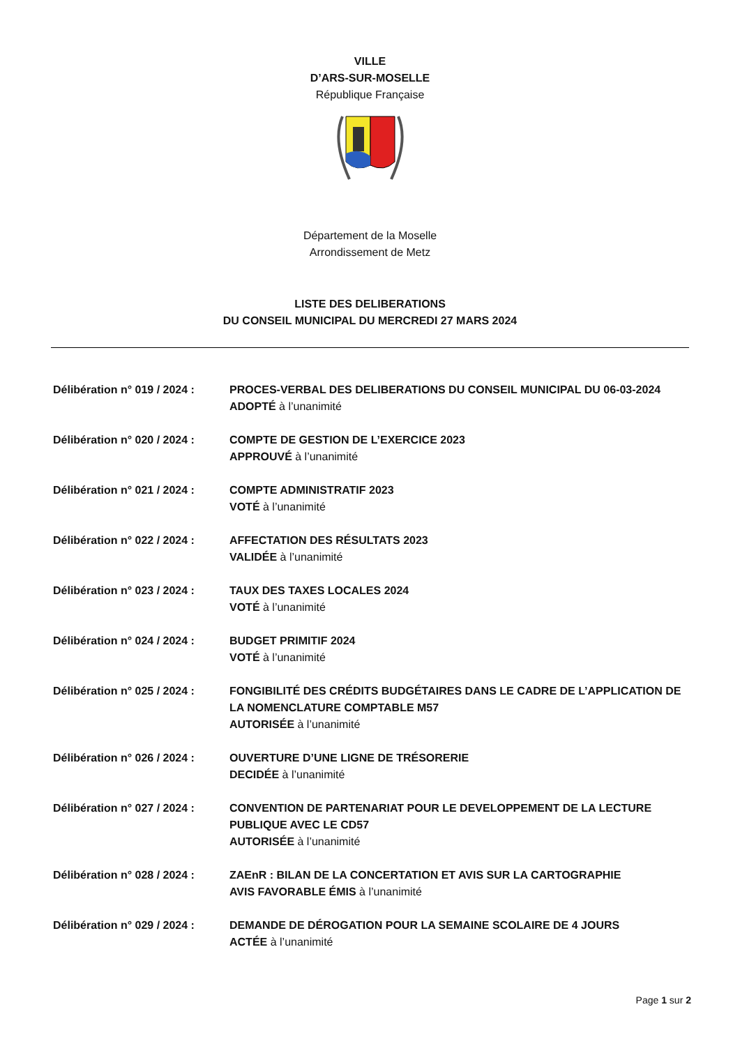VILLE
D’ARS-SUR-MOSELLE
République Française
Département de la Moselle
Arrondissement de Metz
LISTE DES DELIBERATIONS
DU CONSEIL MUNICIPAL DU MERCREDI 27 MARS 2024
Délibération n° 019 / 2024 :
PROCES-VERBAL DES DELIBERATIONS DU CONSEIL MUNICIPAL DU 06-03-2024
ADOPTÉ à l’unanimité
Délibération n° 020 / 2024 :
COMPTE DE GESTION DE L’EXERCICE 2023
APPROUVÉ à l’unanimité
Délibération n° 021 / 2024 :
COMPTE ADMINISTRATIF 2023
VOTÉ à l’unanimité
Délibération n° 022 / 2024 :
AFFECTATION DES RÉSULTATS 2023
VALIDÉE à l’unanimité
Délibération n° 023 / 2024 :
TAUX DES TAXES LOCALES 2024
VOTÉ à l’unanimité
Délibération n° 024 / 2024 :
BUDGET PRIMITIF 2024
VOTÉ à l’unanimité
Délibération n° 025 / 2024 :
FONGIBILITÉ DES CRÉDITS BUDGÉTAIRES DANS LE CADRE DE L’APPLICATION DE LA NOMENCLATURE COMPTABLE M57
AUTORISÉE à l’unanimité
Délibération n° 026 / 2024 :
OUVERTURE D’UNE LIGNE DE TRÉSORERIE
DECIDÉE à l’unanimité
Délibération n° 027 / 2024 :
CONVENTION DE PARTENARIAT POUR LE DEVELOPPEMENT DE LA LECTURE PUBLIQUE AVEC LE CD57
AUTORISÉE à l’unanimité
Délibération n° 028 / 2024 :
ZAEnR : BILAN DE LA CONCERTATION ET AVIS SUR LA CARTOGRAPHIE
AVIS FAVORABLE ÉMIS à l’unanimité
Délibération n° 029 / 2024 :
DEMANDE DE DÉROGATION POUR LA SEMAINE SCOLAIRE DE 4 JOURS
ACTÉE à l’unanimité
Page 1 sur 2